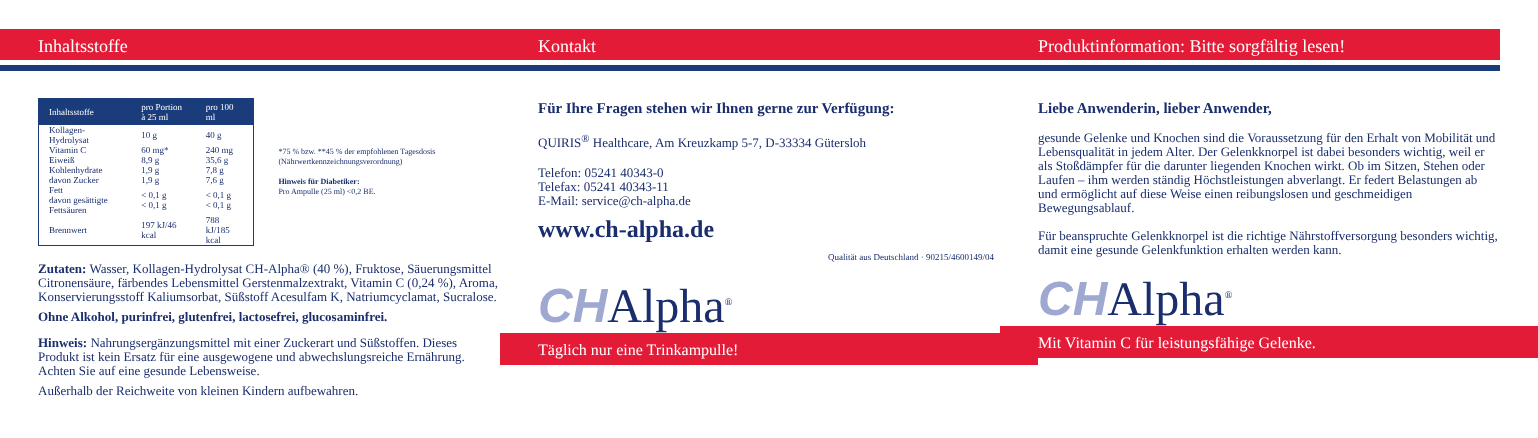Inhaltsstoffe
| Inhaltsstoffe | pro Portion à 25 ml | pro 100 ml |
| --- | --- | --- |
| Kollagen-Hydrolysat | 10 g | 40 g |
| Vitamin C | 60 mg* | 240 mg |
| Eiweiß | 8,9 g | 35,6 g |
| Kohlenhydrate davon Zucker | 1,9 g 1,9 g | 7,8 g 7,6 g |
| Fett davon gesättigte Fettsäuren | < 0,1 g < 0,1 g | < 0,1 g < 0,1 g |
| Brennwert | 197 kJ/46 kcal | 788 kJ/185 kcal |
*75 % bzw. **45 % der empfohlenen Tagesdosis (Nährwertkennzeichnungsverordnung)
Hinweis für Diabetiker:
Pro Ampulle (25 ml) <0,2 BE.
Zutaten: Wasser, Kollagen-Hydrolysat CH-Alpha® (40 %), Fruktose, Säuerungsmittel Citronensäure, färbendes Lebensmittel Gerstenmalzextrakt, Vitamin C (0,24 %), Aroma, Konservierungsstoff Kaliumsorbat, Süßstoff Acesulfam K, Natriumcyclamat, Sucralose.
Ohne Alkohol, purinfrei, glutenfrei, lactosefrei, glucosaminfrei.
Hinweis: Nahrungsergänzungsmittel mit einer Zuckerart und Süßstoffen. Dieses Produkt ist kein Ersatz für eine ausgewogene und abwechslungsreiche Ernährung. Achten Sie auf eine gesunde Lebensweise.
Außerhalb der Reichweite von kleinen Kindern aufbewahren.
Kontakt
Für Ihre Fragen stehen wir Ihnen gerne zur Verfügung:
QUIRIS<sup>®</sup> Healthcare, Am Kreuzkamp 5-7, D-33334 Gütersloh
Telefon: 05241 40343-0
Telefax: 05241 40343-11
E-Mail: service@ch-alpha.de
www.ch-alpha.de
Qualität aus Deutschland · 90215/4600149/04
CHAlpha<sup>®</sup>
Täglich nur eine Trinkampulle!
Produktinformation: Bitte sorgfältig lesen!
Liebe Anwenderin, lieber Anwender,
gesunde Gelenke und Knochen sind die Voraussetzung für den Erhalt von Mobilität und Lebensqualität in jedem Alter. Der Gelenkknorpel ist dabei besonders wichtig, weil er als Stoßdämpfer für die darunter liegenden Knochen wirkt. Ob im Sitzen, Stehen oder Laufen – ihm werden ständig Höchstleistungen abverlangt. Er federt Belastungen ab und ermöglicht auf diese Weise einen reibungslosen und geschmeidigen Bewegungsablauf.
Für beanspruchte Gelenkknorpel ist die richtige Nährstoffversorgung besonders wichtig, damit eine gesunde Gelenkfunktion erhalten werden kann.
CHAlpha<sup>®</sup>
Mit Vitamin C für leistungsfähige Gelenke.